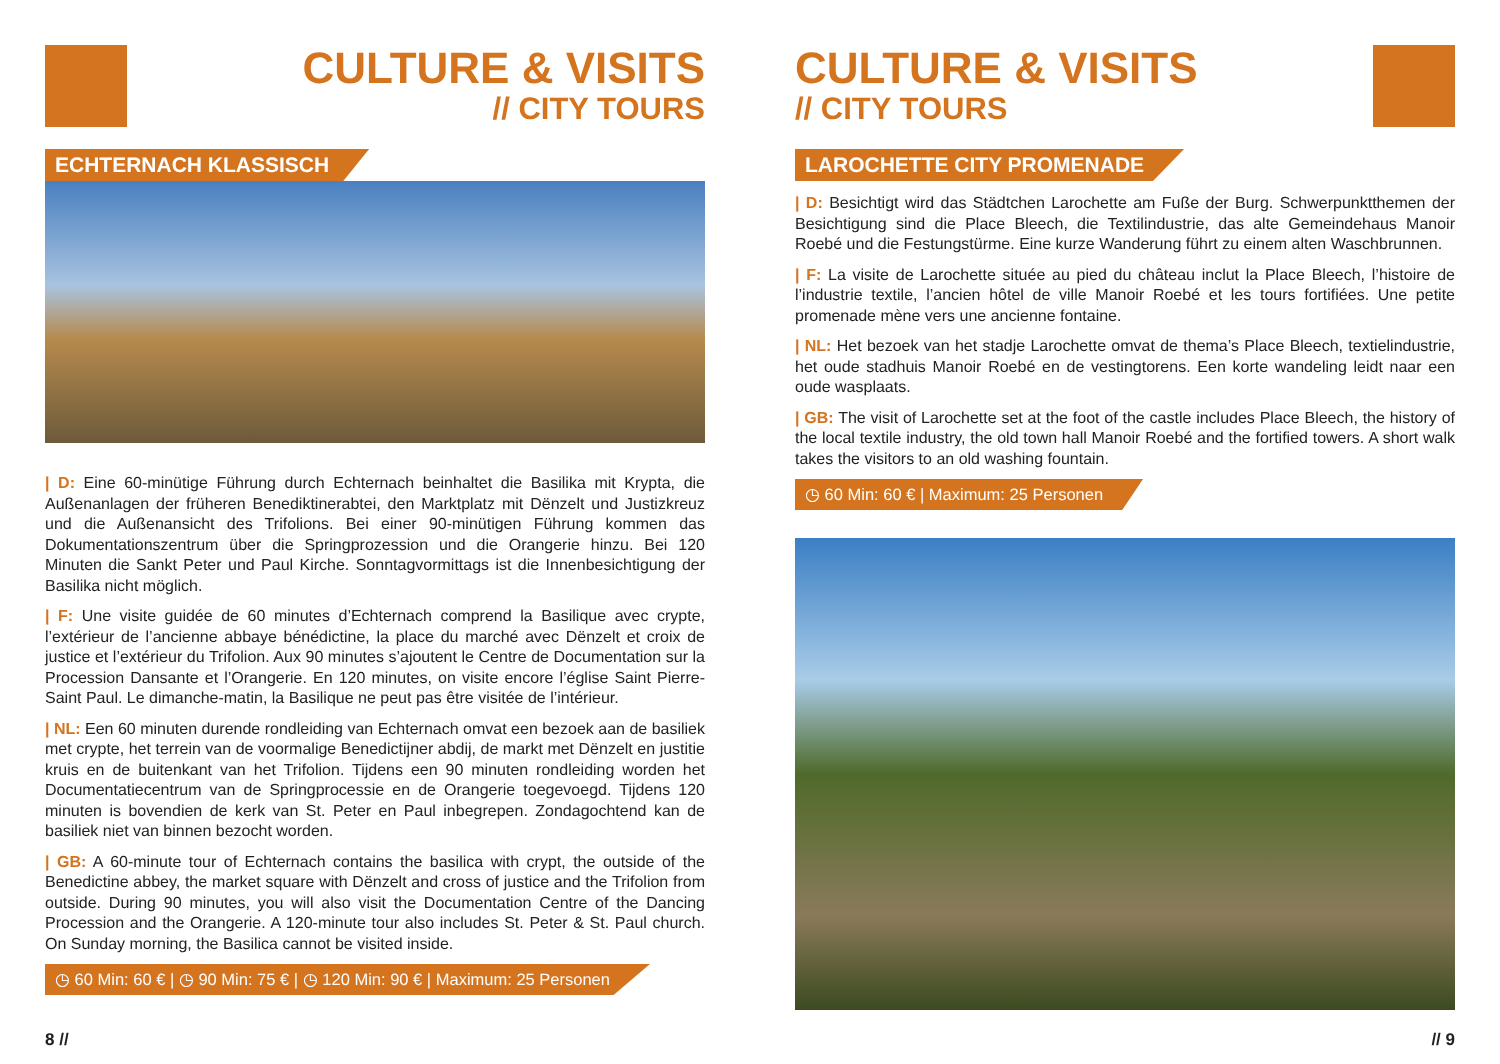CULTURE & VISITS
// CITY TOURS
ECHTERNACH KLASSISCH
| D: Eine 60-minütige Führung durch Echternach beinhaltet die Basilika mit Krypta, die Außenanlagen der früheren Benediktinerabtei, den Marktplatz mit Dënzelt und Justizkreuz und die Außenansicht des Trifolions. Bei einer 90-minütigen Führung kommen das Dokumentationszentrum über die Springprozession und die Orangerie hinzu. Bei 120 Minuten die Sankt Peter und Paul Kirche. Sonntagvormittags ist die Innenbesichtigung der Basilika nicht möglich.
| F: Une visite guidée de 60 minutes d’Echternach comprend la Basilique avec crypte, l’extérieur de l’ancienne abbaye bénédictine, la place du marché avec Dënzelt et croix de justice et l’extérieur du Trifolion. Aux 90 minutes s’ajoutent le Centre de Documentation sur la Procession Dansante et l’Orangerie. En 120 minutes, on visite encore l’église Saint Pierre-Saint Paul. Le dimanche-matin, la Basilique ne peut pas être visitée de l’intérieur.
| NL: Een 60 minuten durende rondleiding van Echternach omvat een bezoek aan de basiliek met crypte, het terrein van de voormalige Benedictijner abdij, de markt met Dënzelt en justitie kruis en de buitenkant van het Trifolion. Tijdens een 90 minuten rondleiding worden het Documentatiecentrum van de Springprocessie en de Orangerie toegevoegd. Tijdens 120 minuten is bovendien de kerk van St. Peter en Paul inbegrepen. Zondagochtend kan de basiliek niet van binnen bezocht worden.
| GB: A 60-minute tour of Echternach contains the basilica with crypt, the outside of the Benedictine abbey, the market square with Dënzelt and cross of justice and the Trifolion from outside. During 90 minutes, you will also visit the Documentation Centre of the Dancing Procession and the Orangerie. A 120-minute tour also includes St. Peter & St. Paul church. On Sunday morning, the Basilica cannot be visited inside.
◷ 60 Min: 60 € | ◷ 90 Min: 75 € | ◷ 120 Min: 90 € | Maximum: 25 Personen
8 //
CULTURE & VISITS
// CITY TOURS
LAROCHETTE CITY PROMENADE
| D: Besichtigt wird das Städtchen Larochette am Fuße der Burg. Schwerpunktthemen der Besichtigung sind die Place Bleech, die Textilindustrie, das alte Gemeindehaus Manoir Roebé und die Festungstürme. Eine kurze Wanderung führt zu einem alten Waschbrunnen.
| F: La visite de Larochette située au pied du château inclut la Place Bleech, l’histoire de l’industrie textile, l’ancien hôtel de ville Manoir Roebé et les tours fortifiées. Une petite promenade mène vers une ancienne fontaine.
| NL: Het bezoek van het stadje Larochette omvat de thema’s Place Bleech, textielindustrie, het oude stadhuis Manoir Roebé en de vestingtorens. Een korte wandeling leidt naar een oude wasplaats.
| GB: The visit of Larochette set at the foot of the castle includes Place Bleech, the history of the local textile industry, the old town hall Manoir Roebé and the fortified towers. A short walk takes the visitors to an old washing fountain.
◷ 60 Min: 60 € | Maximum: 25 Personen
// 9